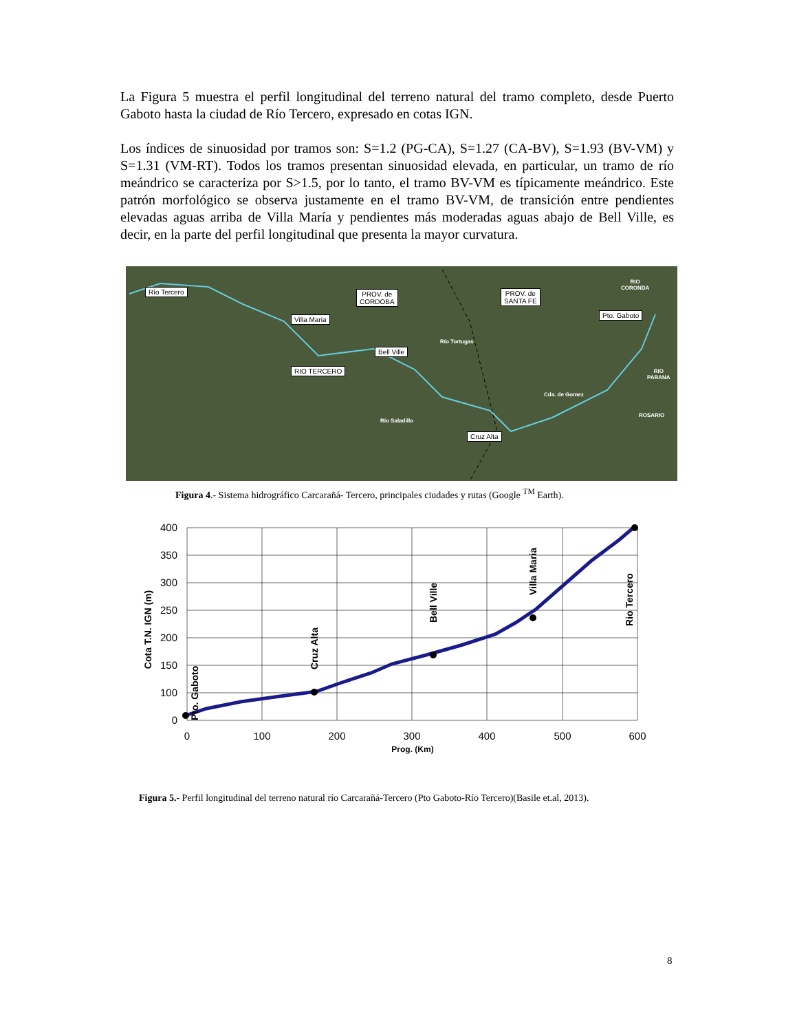La Figura 5 muestra el perfil longitudinal del terreno natural del tramo completo, desde Puerto Gaboto hasta la ciudad de Río Tercero, expresado en cotas IGN.
Los índices de sinuosidad por tramos son: S=1.2 (PG-CA), S=1.27 (CA-BV), S=1.93 (BV-VM) y S=1.31 (VM-RT). Todos los tramos presentan sinuosidad elevada, en particular, un tramo de río meándrico se caracteriza por S>1.5, por lo tanto, el tramo BV-VM es típicamente meándrico. Este patrón morfológico se observa justamente en el tramo BV-VM, de transición entre pendientes elevadas aguas arriba de Villa María y pendientes más moderadas aguas abajo de Bell Ville, es decir, en la parte del perfil longitudinal que presenta la mayor curvatura.
Río Tercero
PROV. de
CORDOBA
PROV. de
SANTA FE
RIO
CORONDA
Pto. Gaboto
Villa Maria
Río Tortugas
Bell Ville
RIO TERCERO
RIO
PARANA
Cda. de Gomez
ROSARIO
Río Saladillo
Cruz Alta
Figura 4.- Sistema hidrográfico Carcarañá- Tercero, principales ciudades y rutas (Google <sup>TM</sup> Earth).
400
350
300
250
200
150
100
0
0
100
200
300
400
500
600
Prog. (Km)
Cota T.N. IGN (m)
Pto. Gaboto
Cruz Alta
Bell Ville
Villa Maria
Rio Tercero
Figura 5.- Perfil longitudinal del terreno natural río Carcarañá-Tercero (Pto Gaboto-Río Tercero)(Basile et.al, 2013).
8